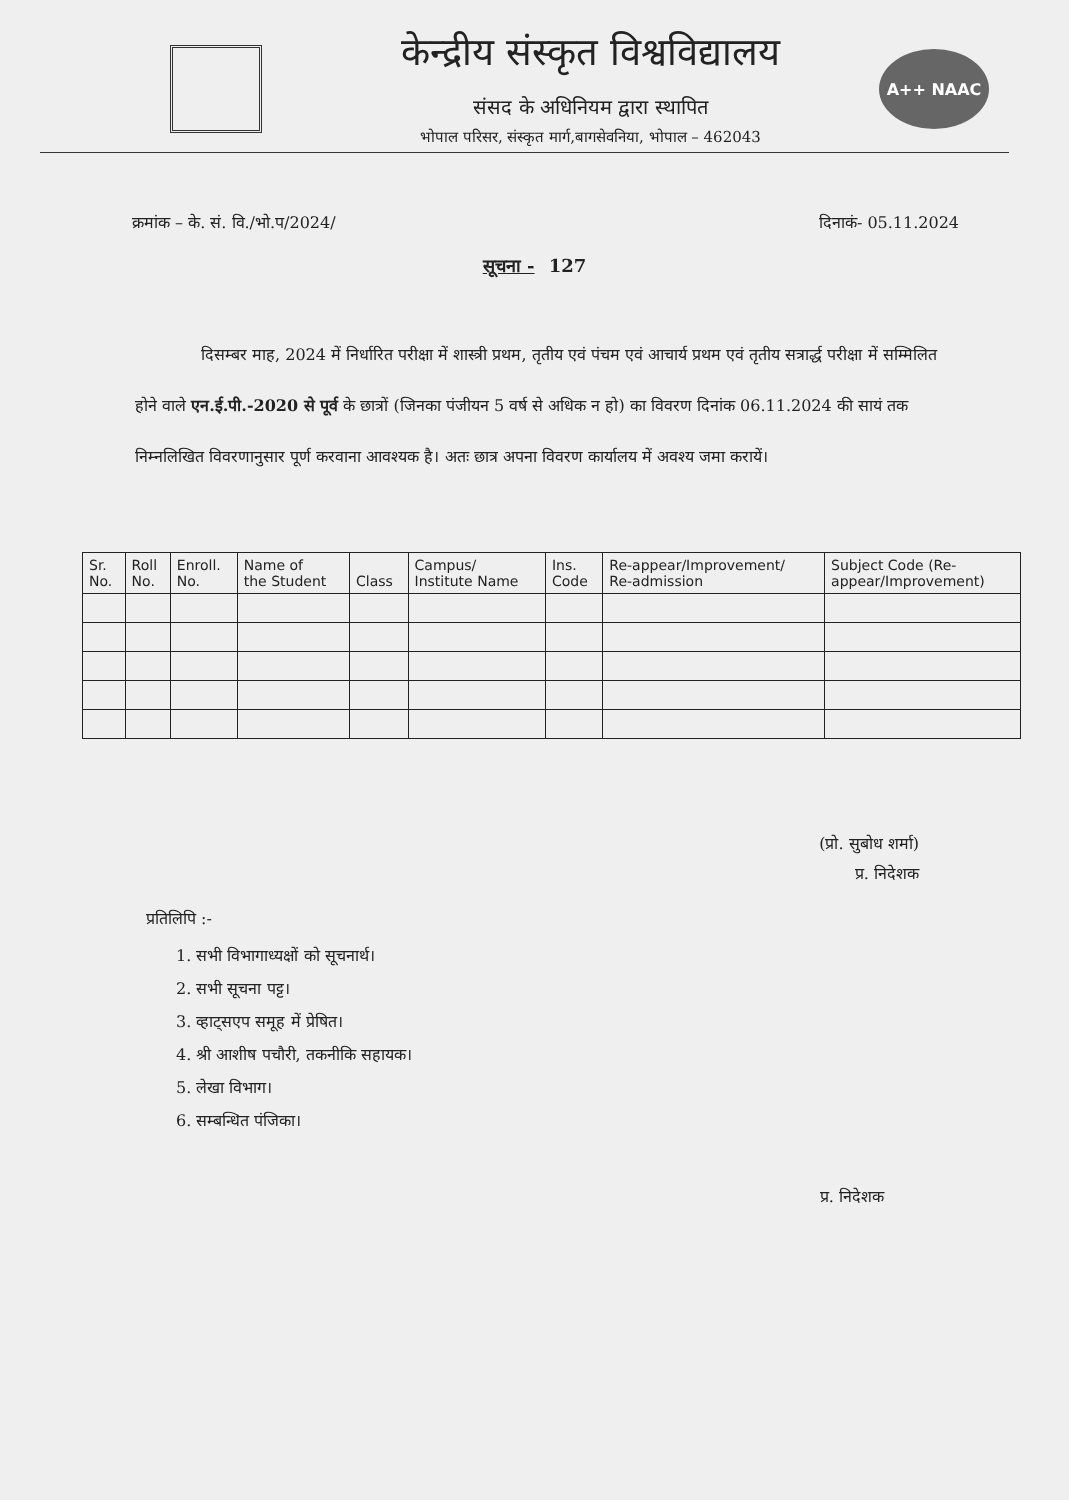केन्द्रीय संस्कृत विश्वविद्यालय
संसद के अधिनियम द्वारा स्थापित
भोपाल परिसर, संस्कृत मार्ग,बागसेवनिया, भोपाल – 462043
A++ NAAC
क्रमांक – के. सं. वि./भो.प/2024/ दिनाकं- 05.11.2024
सूचना - 127
दिसम्बर माह, 2024 में निर्धारित परीक्षा में शास्त्री प्रथम, तृतीय एवं पंचम एवं आचार्य प्रथम एवं तृतीय सत्रार्द्ध परीक्षा में सम्मिलित होने वाले एन.ई.पी.-2020 से पूर्व के छात्रों (जिनका पंजीयन 5 वर्ष से अधिक न हो) का विवरण दिनांक 06.11.2024 की सायं तक निम्नलिखित विवरणानुसार पूर्ण करवाना आवश्यक है। अतः छात्र अपना विवरण कार्यालय में अवश्य जमा करायें।
| Sr. No. | Roll No. | Enroll. No. | Name of the Student | Class | Campus/ Institute Name | Ins. Code | Re-appear/Improvement/ Re-admission | Subject Code (Re- appear/Improvement) |
| --- | --- | --- | --- | --- | --- | --- | --- | --- |
(प्रो. सुबोध शर्मा)
प्र. निदेशक
प्रतिलिपि :-
1. सभी विभागाध्यक्षों को सूचनार्थ।
2. सभी सूचना पट्ट।
3. व्हाट्सएप समूह में प्रेषित।
4. श्री आशीष पचौरी, तकनीकि सहायक।
5. लेखा विभाग।
6. सम्बन्धित पंजिका।
प्र. निदेशक